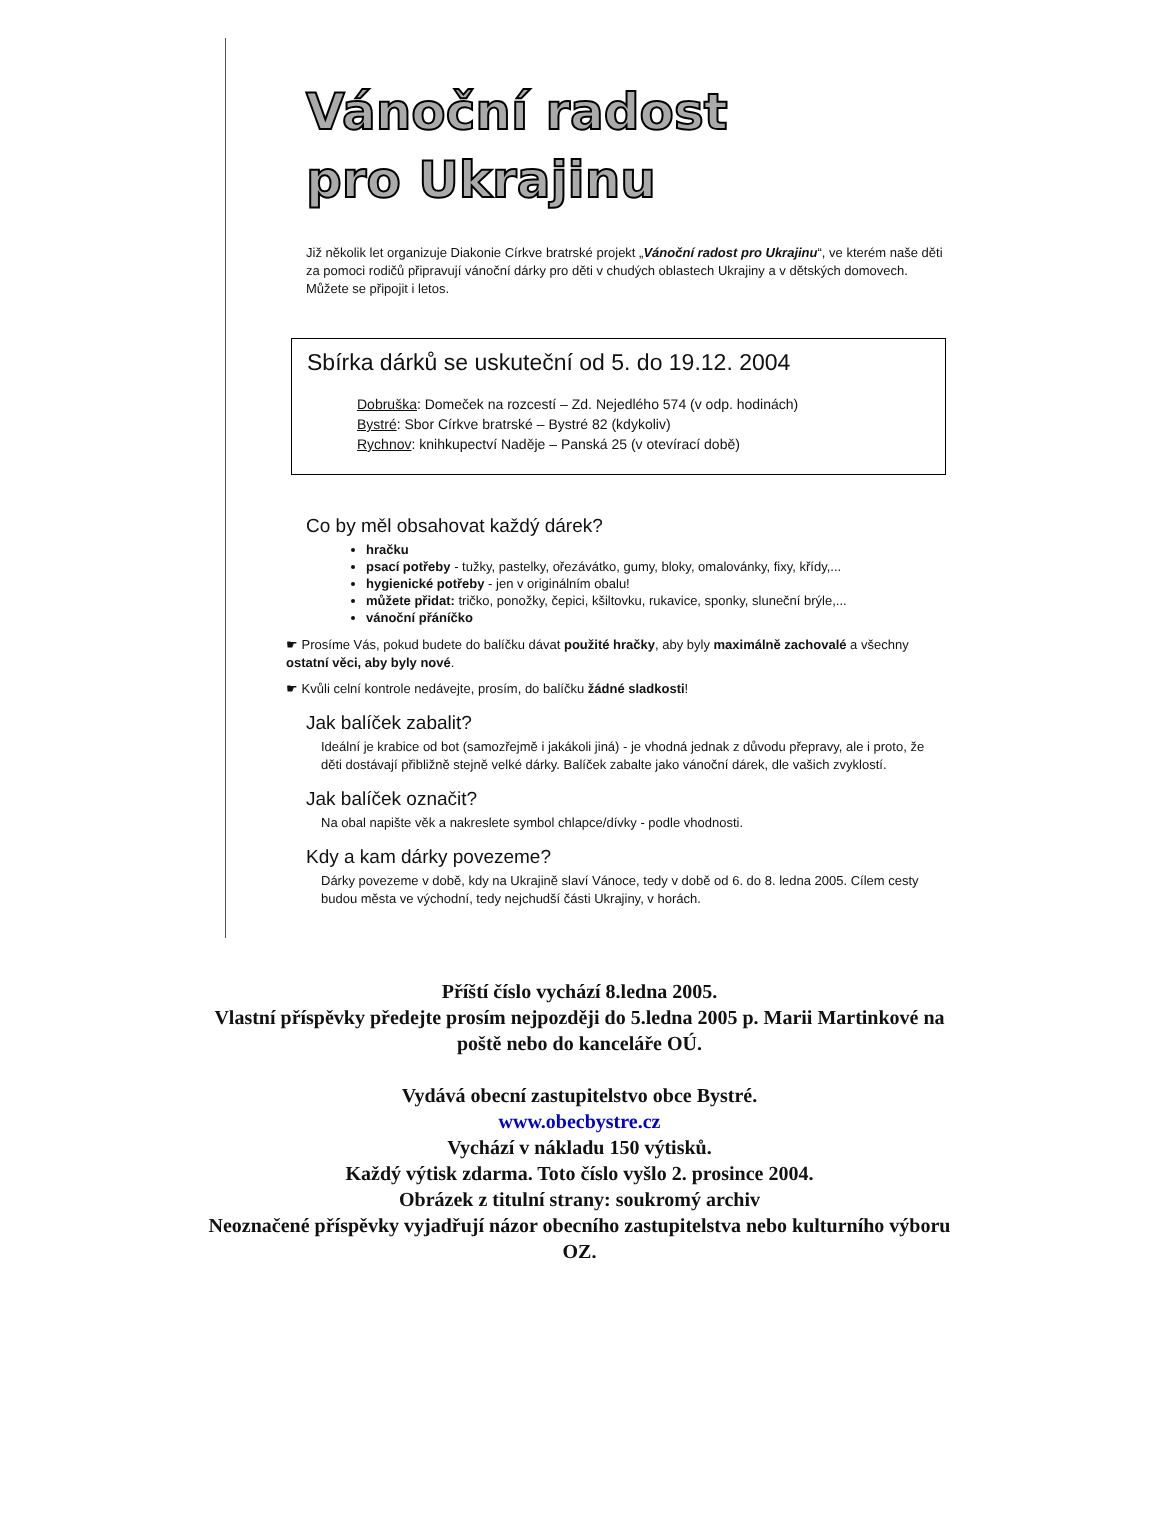Vánoční radost
pro Ukrajinu
Již několik let organizuje Diakonie Církve bratrské projekt „Vánoční radost pro Ukrajinu“, ve kterém naše děti za pomoci rodičů připravují vánoční dárky pro děti v chudých oblastech Ukrajiny a v dětských domovech. Můžete se připojit i letos.
Sbírka dárků se uskuteční od 5. do 19.12. 2004
Dobruška: Domeček na rozcestí – Zd. Nejedlého 574 (v odp. hodinách)
Bystré: Sbor Církve bratrské – Bystré 82 (kdykoliv)
Rychnov: knihkupectví Naděje – Panská 25 (v otevírací době)
Co by měl obsahovat každý dárek?
hračku
psací potřeby - tužky, pastelky, ořezávátko, gumy, bloky, omalovánky, fixy, křídy,...
hygienické potřeby - jen v originálním obalu!
můžete přidat: tričko, ponožky, čepici, kšiltovku, rukavice, sponky, sluneční brýle,...
vánoční přáníčko
☛ Prosíme Vás, pokud budete do balíčku dávat použité hračky, aby byly maximálně zachovalé a všechny ostatní věci, aby byly nové.
☛ Kvůli celní kontrole nedávejte, prosím, do balíčku žádné sladkosti!
Jak balíček zabalit?
Ideální je krabice od bot (samozřejmě i jakákoli jiná) - je vhodná jednak z důvodu přepravy, ale i proto, že děti dostávají přibližně stejně velké dárky. Balíček zabalte jako vánoční dárek, dle vašich zvyklostí.
Jak balíček označit?
Na obal napište věk a nakreslete symbol chlapce/dívky - podle vhodnosti.
Kdy a kam dárky povezeme?
Dárky povezeme v době, kdy na Ukrajině slaví Vánoce, tedy v době od 6. do 8. ledna 2005. Cílem cesty budou města ve východní, tedy nejchudší části Ukrajiny, v horách.
Příští číslo vychází 8.ledna 2005.
Vlastní příspěvky předejte prosím nejpozději do 5.ledna 2005 p. Marii Martinkové na
poště nebo do kanceláře OÚ.
Vydává obecní zastupitelstvo obce Bystré.
www.obecbystre.cz
Vychází v nákladu 150 výtisků.
Každý výtisk zdarma. Toto číslo vyšlo 2. prosince 2004.
Obrázek z titulní strany: soukromý archiv
Neoznačené příspěvky vyjadřují názor obecního zastupitelstva nebo kulturního výboru
OZ.